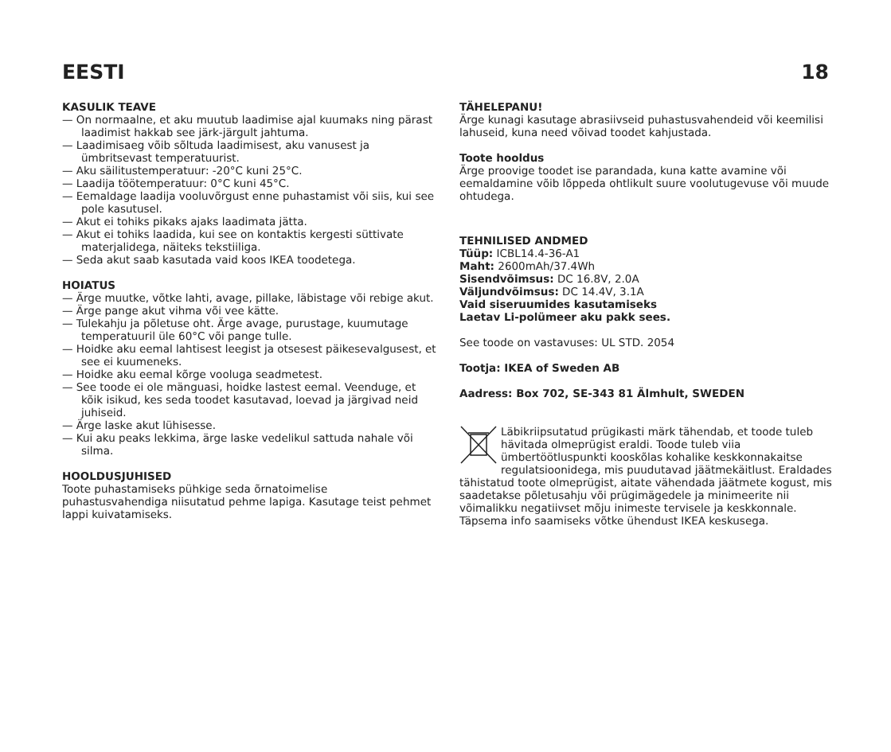EESTI 18
KASULIK TEAVE
— On normaalne, et aku muutub laadimise ajal kuumaks ning pärast laadimist hakkab see järk-järgult jahtuma.
— Laadimisaeg võib sõltuda laadimisest, aku vanusest ja ümbritsevast temperatuurist.
— Aku säilitustemperatuur: -20°C kuni 25°C.
— Laadija töötemperatuur: 0°C kuni 45°C.
— Eemaldage laadija vooluvõrgust enne puhastamist või siis, kui see pole kasutusel.
— Akut ei tohiks pikaks ajaks laadimata jätta.
— Akut ei tohiks laadida, kui see on kontaktis kergesti süttivate materjalidega, näiteks tekstiiliga.
— Seda akut saab kasutada vaid koos IKEA toodetega.
HOIATUS
— Ärge muutke, võtke lahti, avage, pillake, läbistage või rebige akut.
— Ärge pange akut vihma või vee kätte.
— Tulekahju ja põletuse oht. Ärge avage, purustage, kuumutage temperatuuril üle 60°C või pange tulle.
— Hoidke aku eemal lahtisest leegist ja otsesest päikesevalgusest, et see ei kuumeneks.
— Hoidke aku eemal kõrge vooluga seadmetest.
— See toode ei ole mänguasi, hoidke lastest eemal. Veenduge, et kõik isikud, kes seda toodet kasutavad, loevad ja järgivad neid juhiseid.
— Ärge laske akut lühisesse.
— Kui aku peaks lekkima, ärge laske vedelikul sattuda nahale või silma.
HOOLDUSJUHISED
Toote puhastamiseks pühkige seda õrnatoimelise puhastusvahendiga niisutatud pehme lapiga. Kasutage teist pehmet lappi kuivatamiseks.
TÄHELEPANU!
Ärge kunagi kasutage abrasiivseid puhastusvahendeid või keemilisi lahuseid, kuna need võivad toodet kahjustada.
Toote hooldus
Ärge proovige toodet ise parandada, kuna katte avamine või eemaldamine võib lõppeda ohtlikult suure voolutugevuse või muude ohtudega.
TEHNILISED ANDMED
Tüüp: ICBL14.4-36-A1
Maht: 2600mAh/37.4Wh
Sisendvõimsus: DC 16.8V, 2.0A
Väljundvõimsus: DC 14.4V, 3.1A
Vaid siseruumides kasutamiseks
Laetav Li-polümeer aku pakk sees.
See toode on vastavuses: UL STD. 2054
Tootja: IKEA of Sweden AB
Aadress: Box 702, SE-343 81 Älmhult, SWEDEN
Läbikriipsutatud prügikasti märk tähendab, et toode tuleb hävitada olmeprügist eraldi. Toode tuleb viia ümbertöötluspunkti kooskõlas kohalike keskkonnakaitse regulatsioonidega, mis puudutavad jäätmekäitlust. Eraldades tähistatud toote olmeprügist, aitate vähendada jäätmete kogust, mis saadetakse põletusahju või prügimägedele ja minimeerite nii võimalikku negatiivset mõju inimeste tervisele ja keskkonnale. Täpsema info saamiseks võtke ühendust IKEA keskusega.